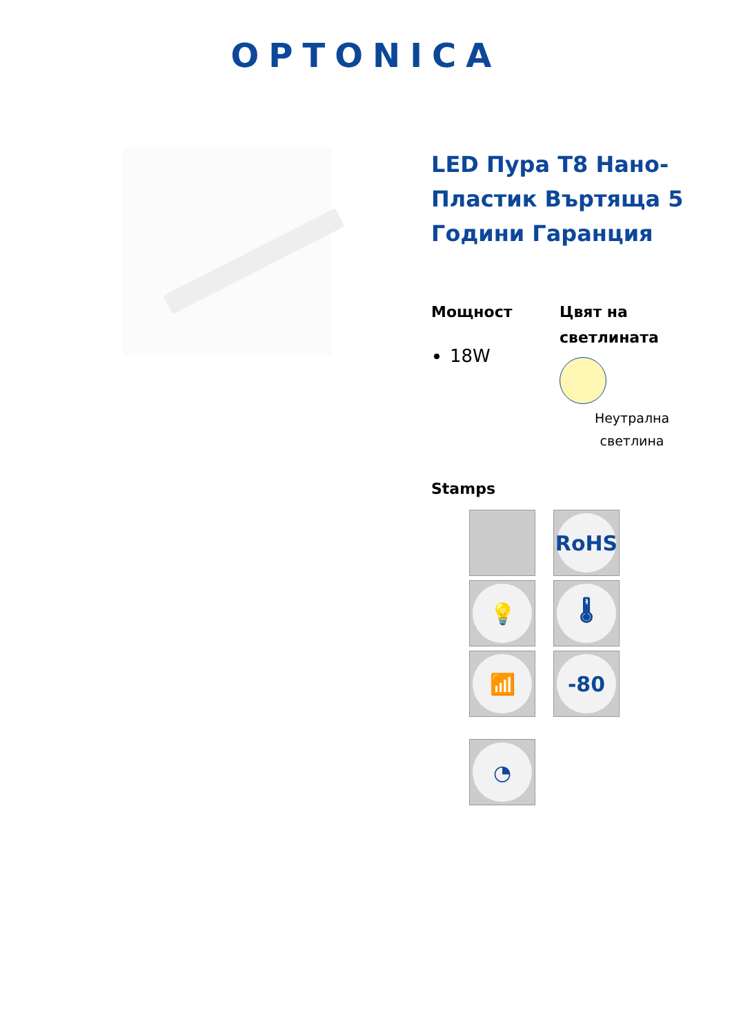OPTONICA
LED Пура T8 Нано-Пластик Въртяща 5 Години Гаранция
Мощност
18W
Цвят на светлината
Неутрална
светлина
Stamps
RoHS
💡
🌡
📶
-80
◔